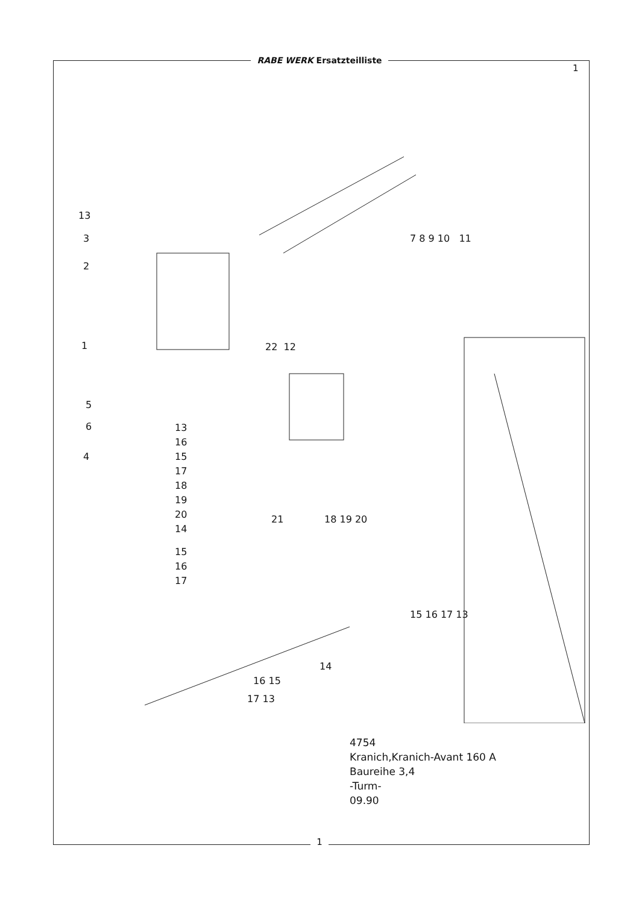RABE WERK Ersatzteilliste
1
13
3
2
1
5
6
4
7 8 9 10 11
22 12
13
16
15
17
18
19
20
14
15
16
17
21 18 19 20
15 16 17 13
14
16 15
17 13
4754
Kranich,Kranich-Avant 160 A
Baureihe 3,4
-Turm-
09.90
1